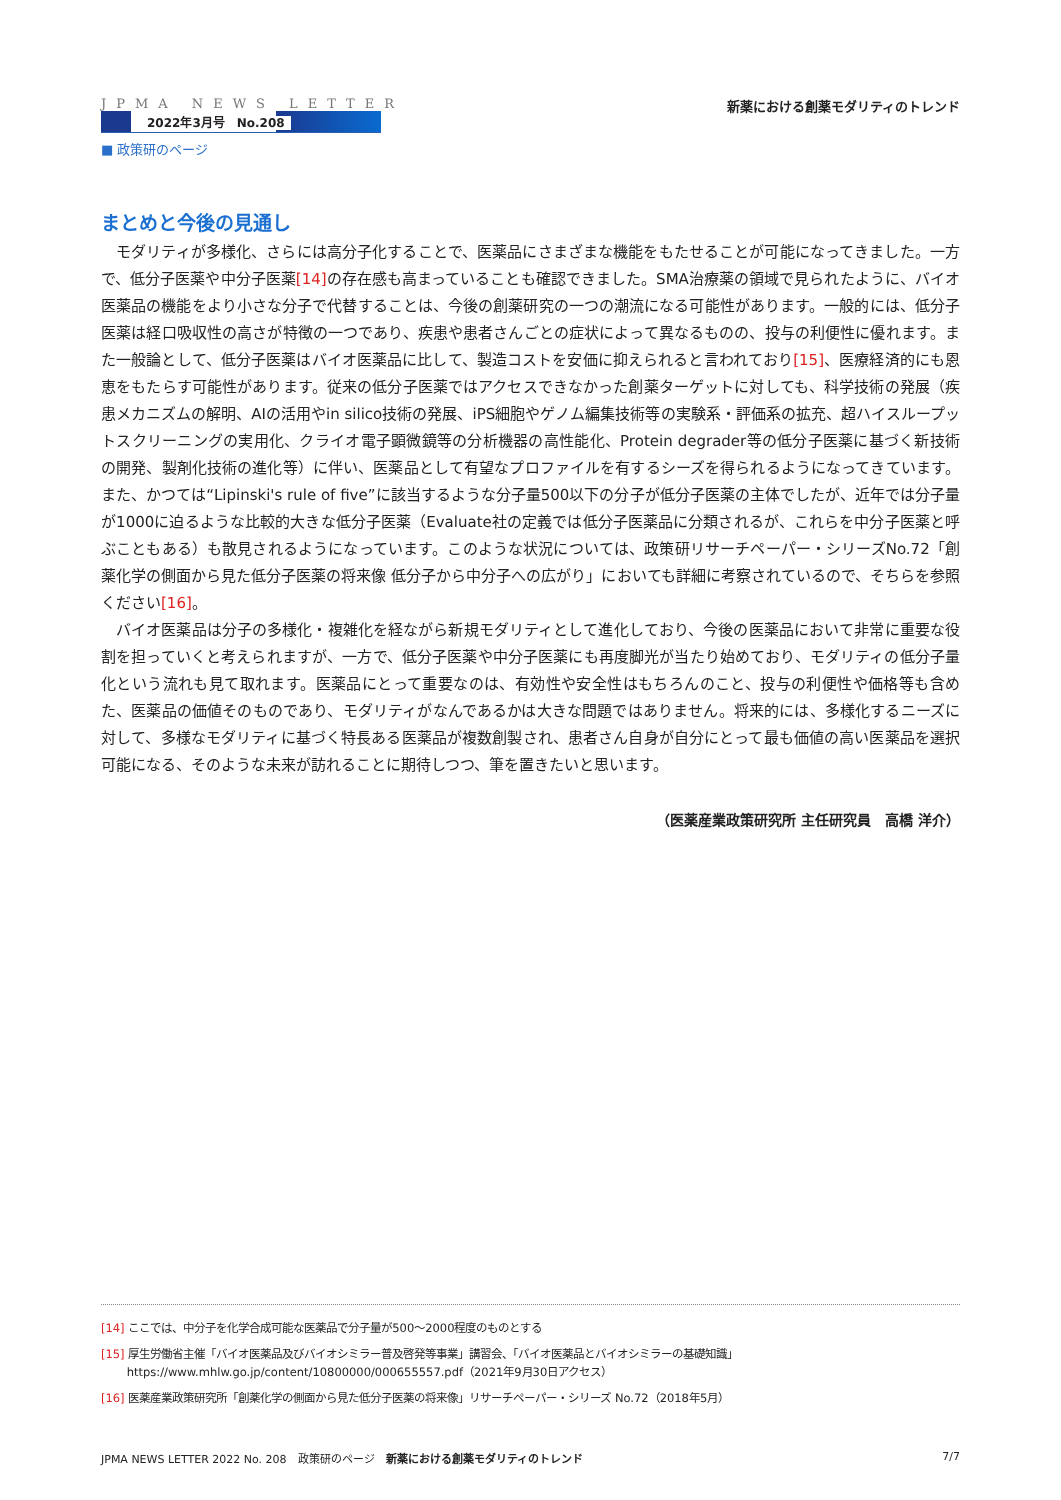JPMA NEWS LETTER
2022年3月号　No.208
■ 政策研のページ
新薬における創薬モダリティのトレンド
まとめと今後の見通し
モダリティが多様化、さらには高分子化することで、医薬品にさまざまな機能をもたせることが可能になってきました。一方で、低分子医薬や中分子医薬[14] の存在感も高まっていることも確認できました。SMA治療薬の領域で見られたように、バイオ医薬品の機能をより小さな分子で代替することは、今後の創薬研究の一つの潮流になる可能性があります。一般的には、低分子医薬は経口吸収性の高さが特徴の一つであり、疾患や患者さんごとの症状によって異なるものの、投与の利便性に優れます。また一般論として、低分子医薬はバイオ医薬品に比して、製造コストを安価に抑えられると言われており[15]、医療経済的にも恩恵をもたらす可能性があります。従来の低分子医薬ではアクセスできなかった創薬ターゲットに対しても、科学技術の発展（疾患メカニズムの解明、AIの活用やin silico技術の発展、iPS細胞やゲノム編集技術等の実験系・評価系の拡充、超ハイスループットスクリーニングの実用化、クライオ電子顕微鏡等の分析機器の高性能化、Protein degrader等の低分子医薬に基づく新技術の開発、製剤化技術の進化等）に伴い、医薬品として有望なプロファイルを有するシーズを得られるようになってきています。また、かつては“Lipinski's rule of five”に該当するような分子量500以下の分子が低分子医薬の主体でしたが、近年では分子量が1000に迫るような比較的大きな低分子医薬（Evaluate社の定義では低分子医薬品に分類されるが、これらを中分子医薬と呼ぶこともある）も散見されるようになっています。このような状況については、政策研リサーチペーパー・シリーズNo.72「創薬化学の側面から見た低分子医薬の将来像 低分子から中分子への広がり」においても詳細に考察されているので、そちらを参照ください[16]。
バイオ医薬品は分子の多様化・複雑化を経ながら新規モダリティとして進化しており、今後の医薬品において非常に重要な役割を担っていくと考えられますが、一方で、低分子医薬や中分子医薬にも再度脚光が当たり始めており、モダリティの低分子量化という流れも見て取れます。医薬品にとって重要なのは、有効性や安全性はもちろんのこと、投与の利便性や価格等も含めた、医薬品の価値そのものであり、モダリティがなんであるかは大きな問題ではありません。将来的には、多様化するニーズに対して、多様なモダリティに基づく特長ある医薬品が複数創製され、患者さん自身が自分にとって最も価値の高い医薬品を選択可能になる、そのような未来が訪れることに期待しつつ、筆を置きたいと思います。
（医薬産業政策研究所 主任研究員　高橋 洋介）
[14] ここでは、中分子を化学合成可能な医薬品で分子量が500〜2000程度のものとする
[15] 厚生労働省主催「バイオ医薬品及びバイオシミラー普及啓発等事業」講習会、「バイオ医薬品とバイオシミラーの基礎知識」
　　 https://www.mhlw.go.jp/content/10800000/000655557.pdf（2021年9月30日アクセス）
[16] 医薬産業政策研究所「創薬化学の側面から見た低分子医薬の将来像」リサーチペーパー・シリーズ No.72（2018年5月）
JPMA NEWS LETTER 2022 No. 208　政策研のページ　新薬における創薬モダリティのトレンド 7/7